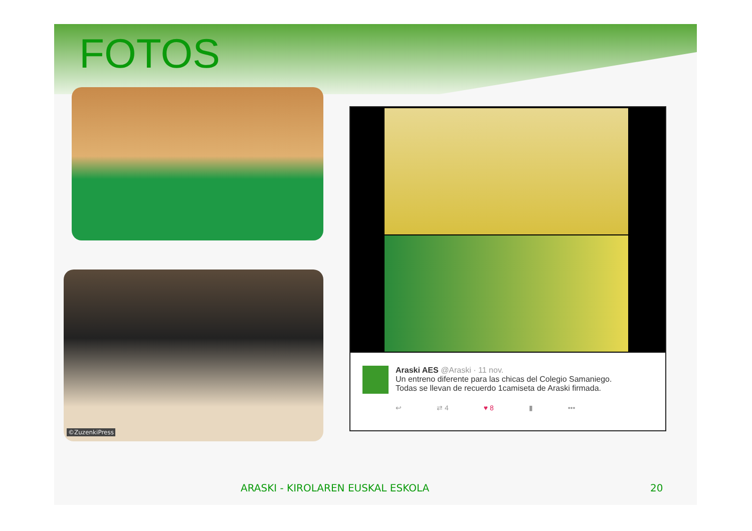FOTOS
©ZuzenkiPress
Araski AES @Araski · 11 nov.
Un entreno diferente para las chicas del Colegio Samaniego.
Todas se llevan de recuerdo 1camiseta de Araski firmada.
↩ ⇄ 4 ♥ 8 ▮ •••
ARASKI - KIROLAREN EUSKAL ESKOLA
20